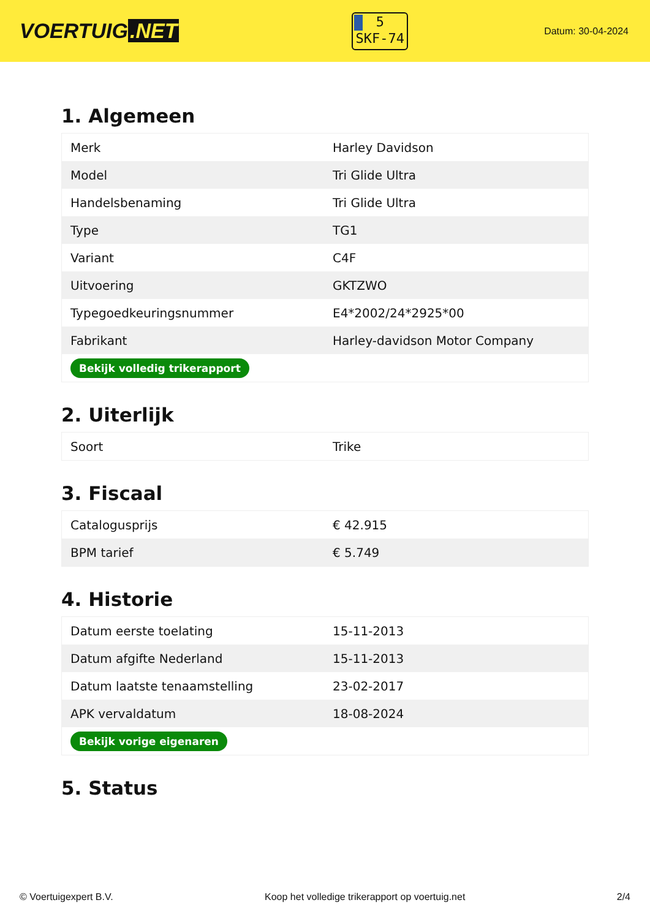VOERTUIG.NET
5
SKF-74
Datum: 30-04-2024
1. Algemeen
| Merk | Harley Davidson |
| Model | Tri Glide Ultra |
| Handelsbenaming | Tri Glide Ultra |
| Type | TG1 |
| Variant | C4F |
| Uitvoering | GKTZWO |
| Typegoedkeuringsnummer | E4*2002/24*2925*00 |
| Fabrikant | Harley-davidson Motor Company |
| Bekijk volledig trikerapport | |
2. Uiterlijk
| Soort | Trike |
3. Fiscaal
| Catalogusprijs | € 42.915 |
| BPM tarief | € 5.749 |
4. Historie
| Datum eerste toelating | 15-11-2013 |
| Datum afgifte Nederland | 15-11-2013 |
| Datum laatste tenaamstelling | 23-02-2017 |
| APK vervaldatum | 18-08-2024 |
| Bekijk vorige eigenaren | |
5. Status
© Voertuigexpert B.V. Koop het volledige trikerapport op voertuig.net 2/4